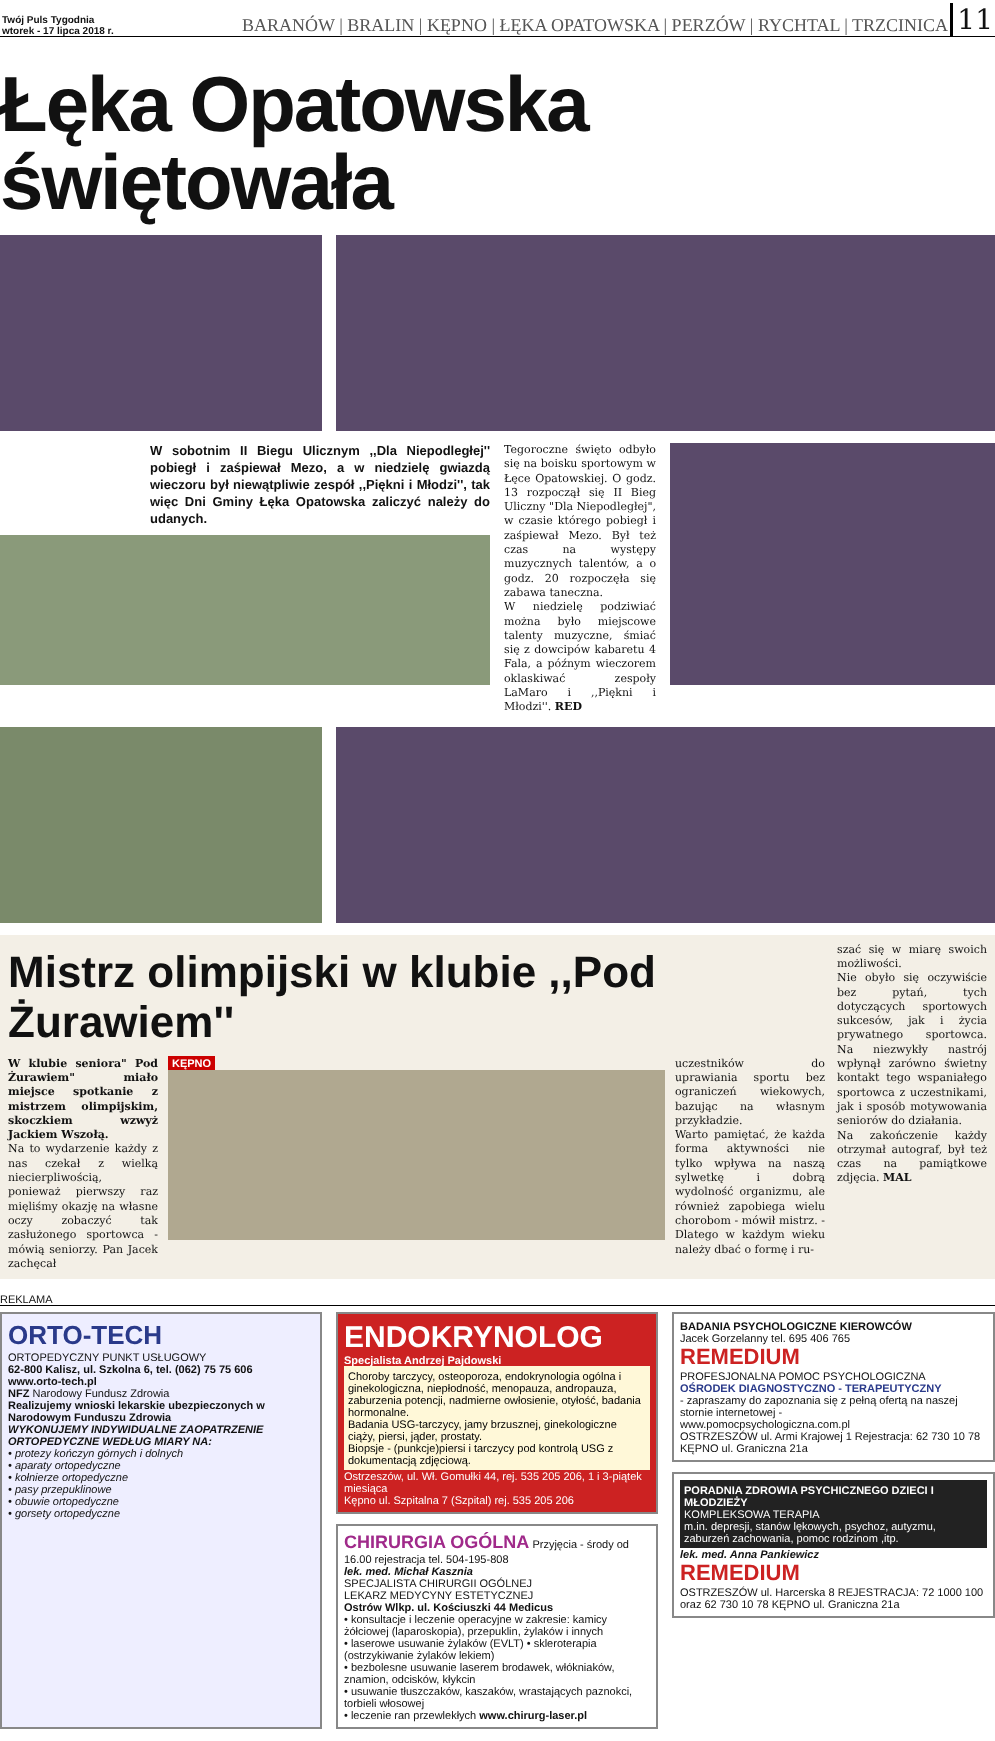Twój Puls Tygodnia
wtorek - 17 lipca 2018 r.
BARANÓW | BRALIN | KĘPNO | ŁĘKA OPATOWSKA | PERZÓW | RYCHTAL | TRZCINICA
11
Łęka Opatowska świętowała
W sobotnim II Biegu Ulicznym ,,Dla Niepodległej'' pobiegł i zaśpiewał Mezo, a w niedzielę gwiazdą wieczoru był niewątpliwie zespół ,,Piękni i Młodzi'', tak więc Dni Gminy Łęka Opatowska zaliczyć należy do udanych.
Tegoroczne święto odbyło się na boisku sportowym w Łęce Opatowskiej. O godz. 13 rozpoczął się II Bieg Uliczny "Dla Niepodległej", w czasie którego pobiegł i zaśpiewał Mezo. Był też czas na występy muzycznych talentów, a o godz. 20 rozpoczęła się zabawa taneczna.
W niedzielę podziwiać można było miejscowe talenty muzyczne, śmiać się z dowcipów kabaretu 4 Fala, a późnym wieczorem oklaskiwać zespoły LaMaro i ,,Piękni i Młodzi''. RED
Mistrz olimpijski w klubie ,,Pod Żurawiem''
W klubie seniora" Pod Żurawiem" miało miejsce spotkanie z mistrzem olimpijskim, skoczkiem wzwyż Jackiem Wszołą.
Na to wydarzenie każdy z nas czekał z wielką niecierpliwością, ponieważ pierwszy raz mięliśmy okazję na własne oczy zobaczyć tak zasłużonego sportowca - mówią seniorzy. Pan Jacek zachęcał
KĘPNO
uczestników do uprawiania sportu bez ograniczeń wiekowych, bazując na własnym przykładzie.
Warto pamiętać, że każda forma aktywności nie tylko wpływa na naszą sylwetkę i dobrą wydolność organizmu, ale również zapobiega wielu chorobom - mówił mistrz. - Dlatego w każdym wieku należy dbać o formę i ru-
szać się w miarę swoich możliwości.
Nie obyło się oczywiście bez pytań, tych dotyczących sportowych sukcesów, jak i życia prywatnego sportowca. Na niezwykły nastrój wpłynął zarówno świetny kontakt tego wspaniałego sportowca z uczestnikami, jak i sposób motywowania seniorów do działania.
Na zakończenie każdy otrzymał autograf, był też czas na pamiątkowe zdjęcia. MAL
REKLAMA
ORTO-TECH
ORTOPEDYCZNY PUNKT USŁUGOWY
62-800 Kalisz, ul. Szkolna 6, tel. (062) 75 75 606
www.orto-tech.pl
NFZ Narodowy Fundusz Zdrowia
Realizujemy wnioski lekarskie ubezpieczonych w Narodowym Funduszu Zdrowia
WYKONUJEMY INDYWIDUALNE ZAOPATRZENIE ORTOPEDYCZNE WEDŁUG MIARY NA:
• protezy kończyn górnych i dolnych
• aparaty ortopedyczne
• kołnierze ortopedyczne
• pasy przepuklinowe
• obuwie ortopedyczne
• gorsety ortopedyczne
ENDOKRYNOLOG
Specjalista Andrzej Pajdowski
Choroby tarczycy, osteoporoza, endokrynologia ogólna i ginekologiczna, niepłodność, menopauza, andropauza, zaburzenia potencji, nadmierne owłosienie, otyłość, badania hormonalne.
Badania USG-tarczycy, jamy brzusznej, ginekologiczne ciąży, piersi, jąder, prostaty.
Biopsje - (punkcje)piersi i tarczycy pod kontrolą USG z dokumentacją zdjęciową.
Ostrzeszów, ul. Wł. Gomułki 44, rej. 535 205 206, 1 i 3-piątek miesiąca
Kępno ul. Szpitalna 7 (Szpital) rej. 535 205 206
CHIRURGIA OGÓLNA Przyjęcia - środy od 16.00 rejestracja tel. 504-195-808
lek. med. Michał Kasznia
SPECJALISTA CHIRURGII OGÓLNEJ
LEKARZ MEDYCYNY ESTETYCZNEJ
Ostrów Wlkp. ul. Kościuszki 44 Medicus
• konsultacje i leczenie operacyjne w zakresie: kamicy żółciowej (laparoskopia), przepuklin, żylaków i innych
• laserowe usuwanie żylaków (EVLT) • skleroterapia (ostrzykiwanie żylaków lekiem)
• bezbolesne usuwanie laserem brodawek, włókniaków, znamion, odcisków, kłykcin
• usuwanie tłuszczaków, kaszaków, wrastających paznokci, torbieli włosowej
• leczenie ran przewlekłych www.chirurg-laser.pl
BADANIA PSYCHOLOGICZNE KIEROWCÓW
Jacek Gorzelanny tel. 695 406 765
REMEDIUM
PROFESJONALNA POMOC PSYCHOLOGICZNA
OŚRODEK DIAGNOSTYCZNO - TERAPEUTYCZNY
- zapraszamy do zapoznania się z pełną ofertą na naszej stornie internetowej -
www.pomocpsychologiczna.com.pl
OSTRZESZÓW ul. Armi Krajowej 1 Rejestracja: 62 730 10 78 KĘPNO ul. Graniczna 21a
PORADNIA ZDROWIA PSYCHICZNEGO DZIECI I MŁODZIEŻY
KOMPLEKSOWA TERAPIA
m.in. depresji, stanów lękowych, psychoz, autyzmu, zaburzeń zachowania, pomoc rodzinom ,itp.
lek. med. Anna Pankiewicz
REMEDIUM
OSTRZESZÓW ul. Harcerska 8 REJESTRACJA: 72 1000 100 oraz 62 730 10 78 KĘPNO ul. Graniczna 21a